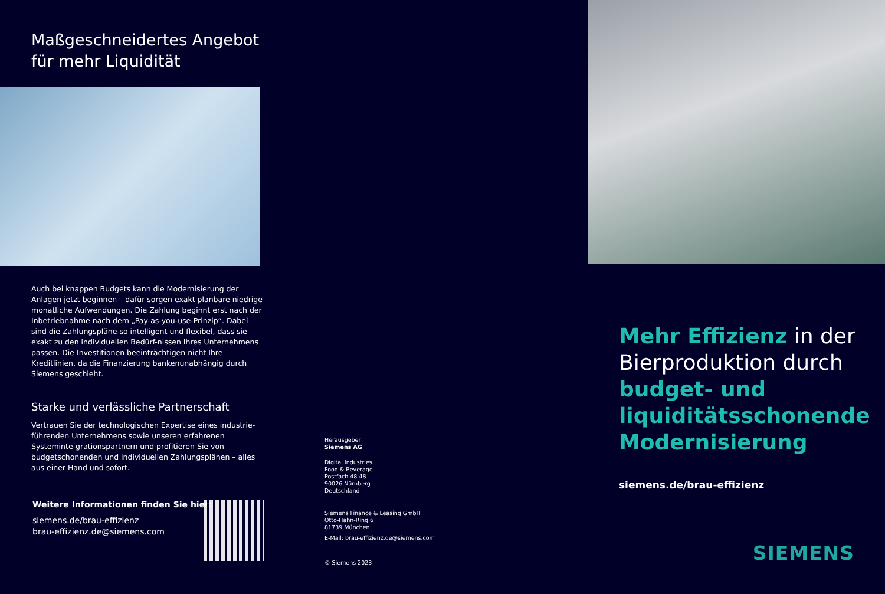Maßgeschneidertes Angebot
für mehr Liquidität
Auch bei knappen Budgets kann die Modernisierung der Anlagen jetzt beginnen – dafür sorgen exakt planbare niedrige monatliche Aufwendungen. Die Zahlung beginnt erst nach der Inbetriebnahme nach dem „Pay-as-you-use-Prinzip“. Dabei sind die Zahlungspläne so intelligent und flexibel, dass sie exakt zu den individuellen Bedürf-nissen Ihres Unternehmens passen. Die Investitionen beeinträchtigen nicht Ihre Kreditlinien, da die Finanzierung bankenunabhängig durch Siemens geschieht.
Starke und verlässliche Partnerschaft
Vertrauen Sie der technologischen Expertise eines industrie-führenden Unternehmens sowie unseren erfahrenen Systeminte-grationspartnern und profitieren Sie von budgetschonenden und individuellen Zahlungsplänen – alles aus einer Hand und sofort.
Weitere Informationen finden Sie hier:
siemens.de/brau-effizienz
brau-effizienz.de@siemens.com
Herausgeber
Siemens AG
Digital Industries
Food & Beverage
Postfach 48 48
90026 Nürnberg
Deutschland
Siemens Finance & Leasing GmbH
Otto-Hahn-Ring 6
81739 München
E-Mail: brau-effizienz.de@siemens.com
© Siemens 2023
Mehr Effizienz in der Bierproduktion durch budget- und liquiditätsschonende Modernisierung
siemens.de/brau-effizienz
SIEMENS